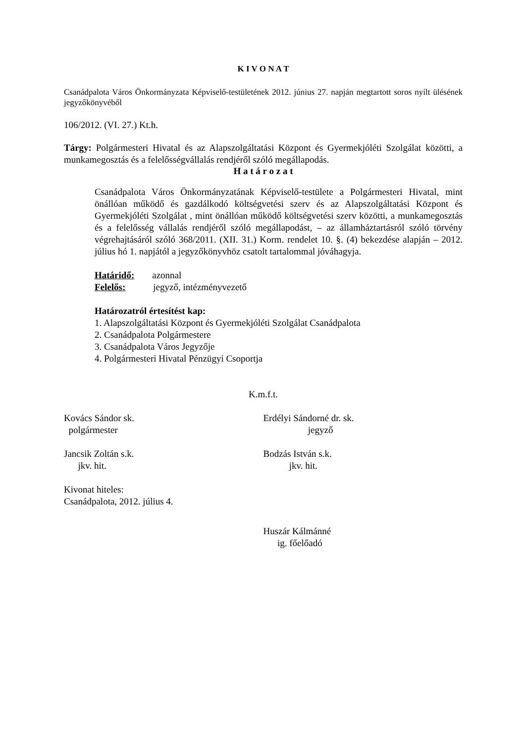K I V O N A T
Csanádpalota Város Önkormányzata Képviselő-testületének 2012. június 27. napján megtartott soros nyílt ülésének jegyzőkönyvéből
106/2012. (VI. 27.) Kt.h.
Tárgy: Polgármesteri Hivatal és az Alapszolgáltatási Központ és Gyermekjóléti Szolgálat közötti, a munkamegosztás és a felelősségvállalás rendjéről szóló megállapodás.
H a t á r o z a t
Csanádpalota Város Önkormányzatának Képviselő-testülete a Polgármesteri Hivatal, mint önállóan működő és gazdálkodó költségvetési szerv és az Alapszolgáltatási Központ és Gyermekjóléti Szolgálat , mint önállóan működő költségvetési szerv közötti, a munkamegosztás és a felelősség vállalás rendjéről szóló megállapodást, – az államháztartásról szóló törvény végrehajtásáról szóló 368/2011. (XII. 31.) Korm. rendelet 10. §. (4) bekezdése alapján – 2012. július hó 1. napjától a jegyzőkönyvhöz csatolt tartalommal jóváhagyja.
Határidő: azonnal
Felelős: jegyző, intézményvezető
Határozatról értesítést kap:
1. Alapszolgáltatási Központ és Gyermekjóléti Szolgálat Csanádpalota
2. Csanádpalota Polgármestere
3. Csanádpalota Város Jegyzője
4. Polgármesteri Hivatal Pénzügyi Csoportja
K.m.f.t.
Kovács Sándor sk.
polgármester
Erdélyi Sándorné dr. sk.
jegyző
Jancsik Zoltán s.k.
jkv. hit.
Bodzás István s.k.
jkv. hit.
Kivonat hiteles:
Csanádpalota, 2012. július 4.
Huszár Kálmánné
ig. főelőadó